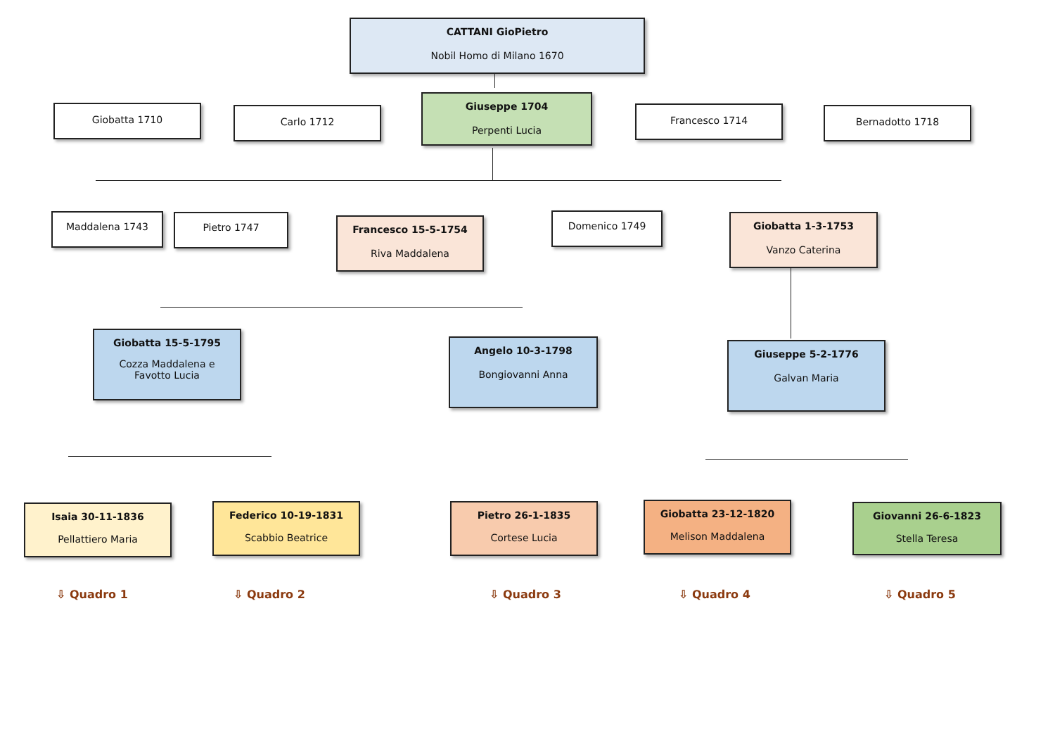CATTANI GioPietro
Nobil Homo di Milano 1670
Giobatta 1710 Carlo 1712
Giuseppe 1704
Perpenti Lucia
Francesco 1714 Bernadotto 1718
Maddalena 1743 Pietro 1747
Francesco 15-5-1754
Riva Maddalena
Domenico 1749
Giobatta 1-3-1753
Vanzo Caterina
Giobatta 15-5-1795
Cozza Maddalena e
Favotto Lucia
Angelo 10-3-1798
Bongiovanni Anna
Giuseppe 5-2-1776
Galvan Maria
Isaia 30-11-1836
Pellattiero Maria
Federico 10-19-1831
Scabbio Beatrice
Pietro 26-1-1835
Cortese Lucia
Giobatta 23-12-1820
Melison Maddalena
Giovanni 26-6-1823
Stella Teresa
⇩ Quadro 1 ⇩ Quadro 2 ⇩ Quadro 3 ⇩ Quadro 4 ⇩ Quadro 5